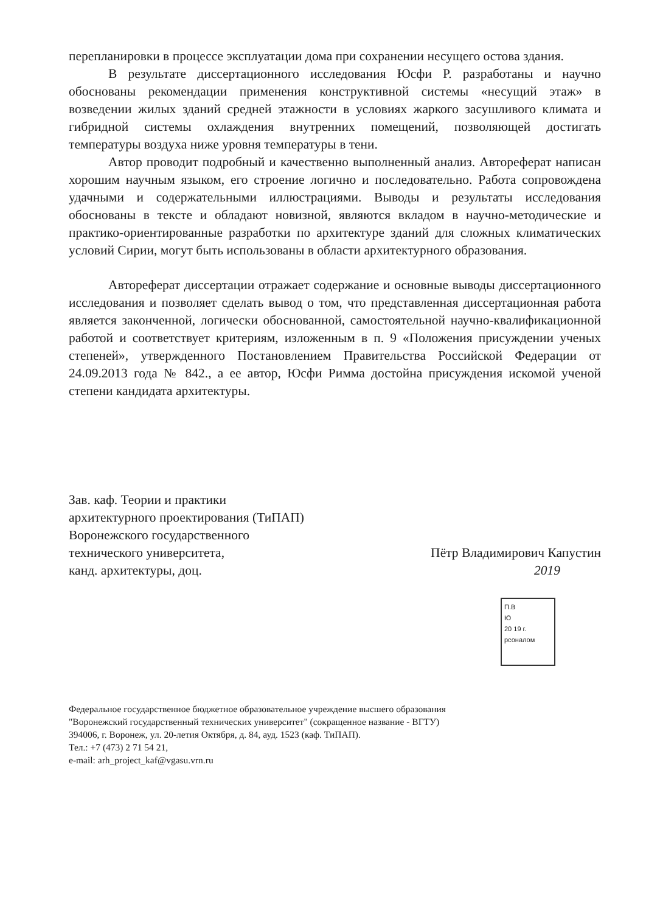перепланировки в процессе эксплуатации дома при сохранении несущего остова здания.
В результате диссертационного исследования Юсфи Р. разработаны и научно обоснованы рекомендации применения конструктивной системы «несущий этаж» в возведении жилых зданий средней этажности в условиях жаркого засушливого климата и гибридной системы охлаждения внутренних помещений, позволяющей достигать температуры воздуха ниже уровня температуры в тени.
Автор проводит подробный и качественно выполненный анализ. Автореферат написан хорошим научным языком, его строение логично и последовательно. Работа сопровождена удачными и содержательными иллюстрациями. Выводы и результаты исследования обоснованы в тексте и обладают новизной, являются вкладом в научно-методические и практико-ориентированные разработки по архитектуре зданий для сложных климатических условий Сирии, могут быть использованы в области архитектурного образования.
Автореферат диссертации отражает содержание и основные выводы диссертационного исследования и позволяет сделать вывод о том, что представленная диссертационная работа является законченной, логически обоснованной, самостоятельной научно-квалификационной работой и соответствует критериям, изложенным в п. 9 «Положения присуждении ученых степеней», утвержденного Постановлением Правительства Российской Федерации от 24.09.2013 года № 842., а ее автор, Юсфи Римма достойна присуждения искомой ученой степени кандидата архитектуры.
Зав. каф. Теории и практики
архитектурного проектирования (ТиПАП)
Воронежского государственного
технического университета,
канд. архитектуры, доц.
Пётр Владимирович Капустин
2019
П.В
Ю
20 19 г.
рсоналом
Федеральное государственное бюджетное образовательное учреждение высшего образования
"Воронежский государственный технических университет" (сокращенное название - ВГТУ)
394006, г. Воронеж, ул. 20-летия Октября, д. 84, ауд. 1523 (каф. ТиПАП).
Тел.: +7 (473) 2 71 54 21,
e-mail: arh_project_kaf@vgasu.vrn.ru